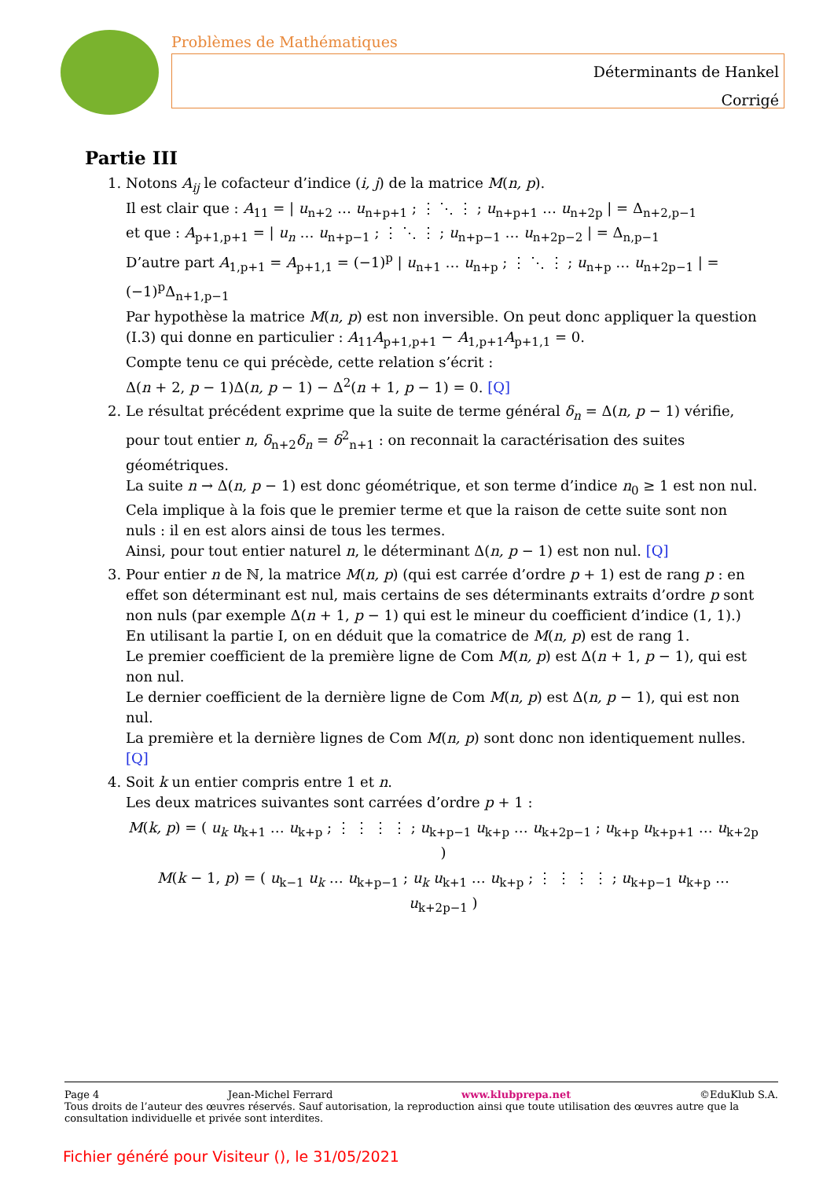Problèmes de Mathématiques
Déterminants de Hankel
Corrigé
Partie III
1. Notons A<sub>ij</sub> le cofacteur d’indice (i, j) de la matrice M(n, p).
Il est clair que : A<sub>11</sub> = | u<sub>n+2</sub> … u<sub>n+p+1</sub> ; ⋮ ⋱ ⋮ ; u<sub>n+p+1</sub> … u<sub>n+2p</sub> | = Δ<sub>n+2,p−1</sub>
et que : A<sub>p+1,p+1</sub> = | u<sub>n</sub> … u<sub>n+p−1</sub> ; ⋮ ⋱ ⋮ ; u<sub>n+p−1</sub> … u<sub>n+2p−2</sub> | = Δ<sub>n,p−1</sub>
D’autre part A<sub>1,p+1</sub> = A<sub>p+1,1</sub> = (−1)<sup>p</sup> | u<sub>n+1</sub> … u<sub>n+p</sub> ; ⋮ ⋱ ⋮ ; u<sub>n+p</sub> … u<sub>n+2p−1</sub> | = (−1)<sup>p</sup>Δ<sub>n+1,p−1</sub>
Par hypothèse la matrice M(n, p) est non inversible. On peut donc appliquer la question (I.3) qui donne en particulier : A<sub>11</sub>A<sub>p+1,p+1</sub> − A<sub>1,p+1</sub>A<sub>p+1,1</sub> = 0.
Compte tenu ce qui précède, cette relation s’écrit :
Δ(n + 2, p − 1)Δ(n, p − 1) − Δ<sup>2</sup>(n + 1, p − 1) = 0. [Q]
2. Le résultat précédent exprime que la suite de terme général δ<sub>n</sub> = Δ(n, p − 1) vérifie, pour tout entier n, δ<sub>n+2</sub>δ<sub>n</sub> = δ<sup>2</sup><sub>n+1</sub> : on reconnait la caractérisation des suites géométriques.
La suite n → Δ(n, p − 1) est donc géométrique, et son terme d’indice n<sub>0</sub> ≥ 1 est non nul. Cela implique à la fois que le premier terme et que la raison de cette suite sont non nuls : il en est alors ainsi de tous les termes.
Ainsi, pour tout entier naturel n, le déterminant Δ(n, p − 1) est non nul. [Q]
3. Pour entier n de ℕ, la matrice M(n, p) (qui est carrée d’ordre p + 1) est de rang p : en effet son déterminant est nul, mais certains de ses déterminants extraits d’ordre p sont non nuls (par exemple Δ(n + 1, p − 1) qui est le mineur du coefficient d’indice (1, 1).)
En utilisant la partie I, on en déduit que la comatrice de M(n, p) est de rang 1.
Le premier coefficient de la première ligne de Com M(n, p) est Δ(n + 1, p − 1), qui est non nul.
Le dernier coefficient de la dernière ligne de Com M(n, p) est Δ(n, p − 1), qui est non nul.
La première et la dernière lignes de Com M(n, p) sont donc non identiquement nulles. [Q]
4. Soit k un entier compris entre 1 et n.
Les deux matrices suivantes sont carrées d’ordre p + 1 :
M(k, p) = ( u<sub>k</sub> u<sub>k+1</sub> … u<sub>k+p</sub> ; ⋮ ⋮ ⋮ ⋮ ; u<sub>k+p−1</sub> u<sub>k+p</sub> … u<sub>k+2p−1</sub> ; u<sub>k+p</sub> u<sub>k+p+1</sub> … u<sub>k+2p</sub> )
M(k − 1, p) = ( u<sub>k−1</sub> u<sub>k</sub> … u<sub>k+p−1</sub> ; u<sub>k</sub> u<sub>k+1</sub> … u<sub>k+p</sub> ; ⋮ ⋮ ⋮ ⋮ ; u<sub>k+p−1</sub> u<sub>k+p</sub> … u<sub>k+2p−1</sub> )
Page 4 Jean-Michel Ferrard www.klubprepa.net ©EduKlub S.A.
Tous droits de l’auteur des œuvres réservés. Sauf autorisation, la reproduction ainsi que toute utilisation des œuvres autre que la consultation individuelle et privée sont interdites.
Fichier généré pour Visiteur (), le 31/05/2021